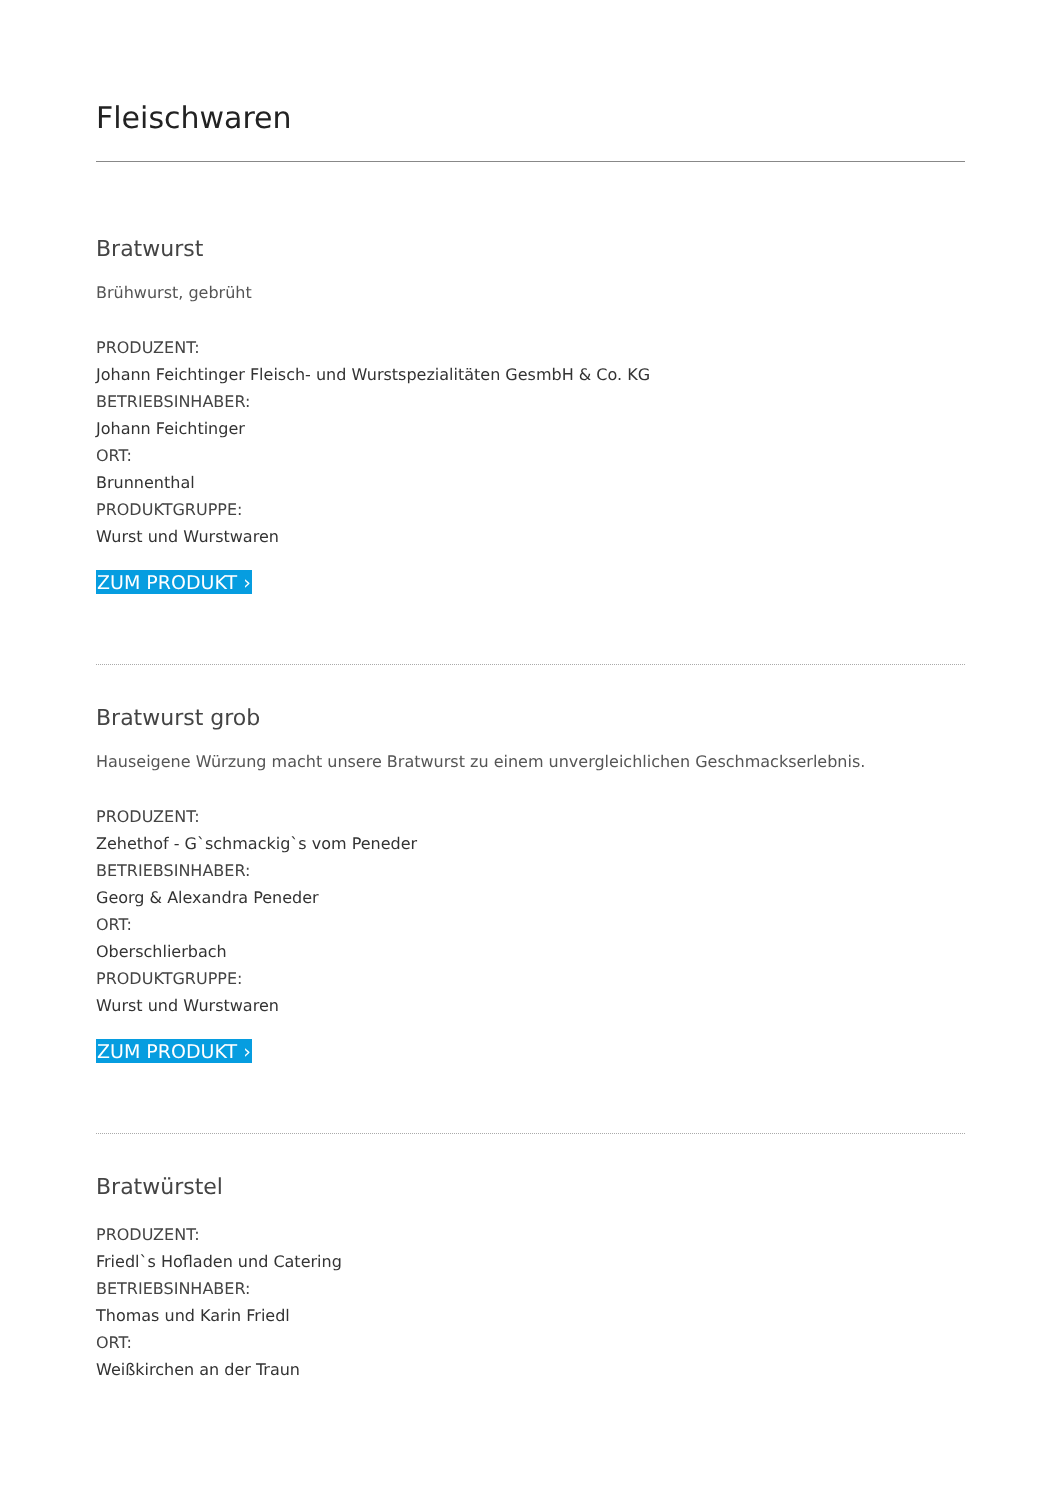Fleischwaren
Bratwurst
Brühwurst, gebrüht
PRODUZENT:
Johann Feichtinger Fleisch- und Wurstspezialitäten GesmbH & Co. KG
BETRIEBSINHABER:
Johann Feichtinger
ORT:
Brunnenthal
PRODUKTGRUPPE:
Wurst und Wurstwaren
ZUM PRODUKT ›
Bratwurst grob
Hauseigene Würzung macht unsere Bratwurst zu einem unvergleichlichen Geschmackserlebnis.
PRODUZENT:
Zehethof - G`schmackig`s vom Peneder
BETRIEBSINHABER:
Georg & Alexandra Peneder
ORT:
Oberschlierbach
PRODUKTGRUPPE:
Wurst und Wurstwaren
ZUM PRODUKT ›
Bratwürstel
PRODUZENT:
Friedl`s Hofladen und Catering
BETRIEBSINHABER:
Thomas und Karin Friedl
ORT:
Weißkirchen an der Traun